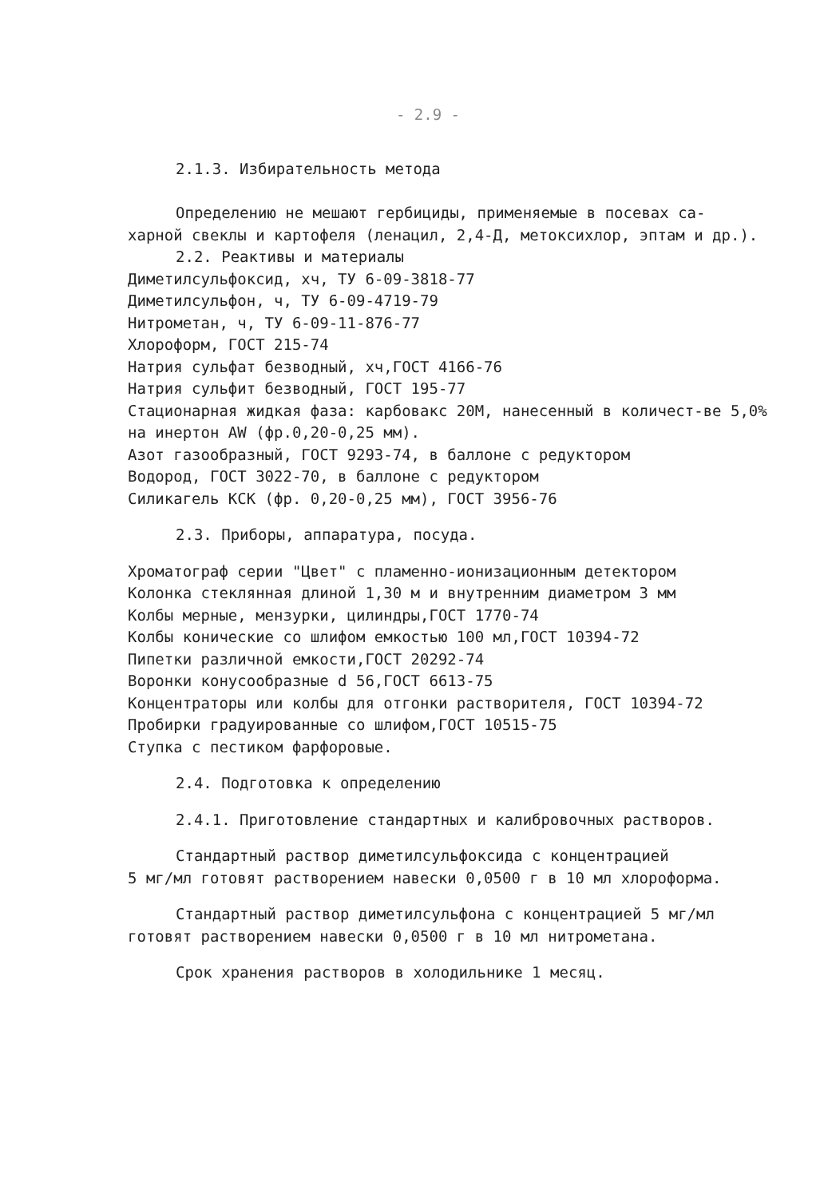- 2.9 -
2.1.3. Избирательность метода
Определению не мешают гербициды, применяемые в посевах са-
харной свеклы и картофеля (ленацил, 2,4-Д, метоксихлор, эптам и др.).
2.2. Реактивы и материалы
Диметилсульфоксид, хч, ТУ 6-09-3818-77
Диметилсульфон, ч, ТУ 6-09-4719-79
Нитрометан, ч, ТУ 6-09-11-876-77
Хлороформ, ГОСТ 215-74
Натрия сульфат безводный, хч,ГОСТ 4166-76
Натрия сульфит безводный, ГОСТ 195-77
Стационарная жидкая фаза: карбовакс 20М, нанесенный в количест-ве 5,0% на инертон AW (фр.0,20-0,25 мм).
Азот газообразный, ГОСТ 9293-74, в баллоне с редуктором
Водород, ГОСТ 3022-70, в баллоне с редуктором
Силикагель КСК (фр. 0,20-0,25 мм), ГОСТ 3956-76
2.3. Приборы, аппаратура, посуда.
Хроматограф серии "Цвет" с пламенно-ионизационным детектором
Колонка стеклянная длиной 1,30 м и внутренним диаметром 3 мм
Колбы мерные, мензурки, цилиндры,ГОСТ 1770-74
Колбы конические со шлифом емкостью 100 мл,ГОСТ 10394-72
Пипетки различной емкости,ГОСТ 20292-74
Воронки конусообразные d 56,ГОСТ 6613-75
Концентраторы или колбы для отгонки растворителя, ГОСТ 10394-72
Пробирки градуированные со шлифом,ГОСТ 10515-75
Ступка с пестиком фарфоровые.
2.4. Подготовка к определению
2.4.1. Приготовление стандартных и калибровочных растворов.
Стандартный раствор диметилсульфоксида с концентрацией
5 мг/мл готовят растворением навески 0,0500 г в 10 мл хлороформа.
Стандартный раствор диметилсульфона с концентрацией 5 мг/мл
готовят растворением навески 0,0500 г в 10 мл нитрометана.
Срок хранения растворов в холодильнике 1 месяц.